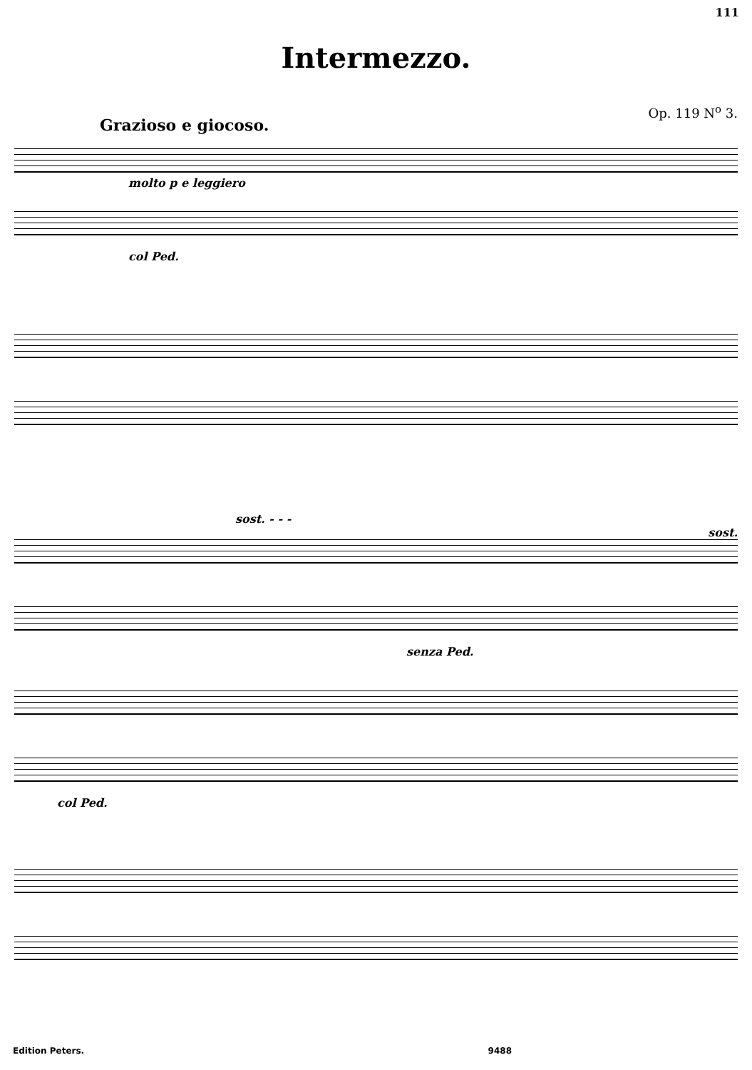111
Intermezzo.
Grazioso e giocoso.
Op. 119 N<sup>o</sup> 3.
molto p e leggiero
col Ped.
sost. - - -
sost.
senza Ped.
col Ped.
Edition Peters. 9488